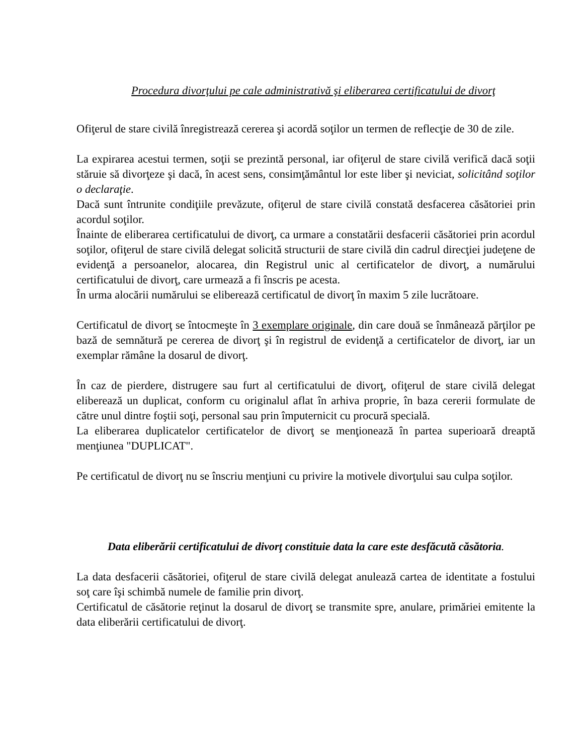Procedura divorţului pe cale administrativă şi eliberarea certificatului de divorţ
Ofiţerul de stare civilă înregistrează cererea şi acordă soţilor un termen de reflecţie de 30 de zile.
La expirarea acestui termen, soţii se prezintă personal, iar ofiţerul de stare civilă verifică dacă soţii stăruie să divorţeze şi dacă, în acest sens, consimţământul lor este liber şi neviciat, solicitând soţilor o declaraţie.
Dacă sunt întrunite condiţiile prevăzute, ofiţerul de stare civilă constată desfacerea căsătoriei prin acordul soţilor.
Înainte de eliberarea certificatului de divorţ, ca urmare a constatării desfacerii căsătoriei prin acordul soţilor, ofiţerul de stare civilă delegat solicită structurii de stare civilă din cadrul direcţiei judeţene de evidenţă a persoanelor, alocarea, din Registrul unic al certificatelor de divorţ, a numărului certificatului de divorţ, care urmează a fi înscris pe acesta.
În urma alocării numărului se eliberează certificatul de divorţ în maxim 5 zile lucrătoare.
Certificatul de divorţ se întocmeşte în 3 exemplare originale, din care două se înmânează părţilor pe bază de semnătură pe cererea de divorţ şi în registrul de evidenţă a certificatelor de divorţ, iar un exemplar rămâne la dosarul de divorţ.
În caz de pierdere, distrugere sau furt al certificatului de divorţ, ofiţerul de stare civilă delegat eliberează un duplicat, conform cu originalul aflat în arhiva proprie, în baza cererii formulate de către unul dintre foştii soţi, personal sau prin împuternicit cu procură specială.
La eliberarea duplicatelor certificatelor de divorţ se menţionează în partea superioară dreaptă menţiunea "DUPLICAT".
Pe certificatul de divorţ nu se înscriu menţiuni cu privire la motivele divorţului sau culpa soţilor.
Data eliberării certificatului de divorţ constituie data la care este desfăcută căsătoria.
La data desfacerii căsătoriei, ofiţerul de stare civilă delegat anulează cartea de identitate a fostului soţ care îşi schimbă numele de familie prin divorţ.
Certificatul de căsătorie reţinut la dosarul de divorţ se transmite spre, anulare, primăriei emitente la data eliberării certificatului de divorţ.